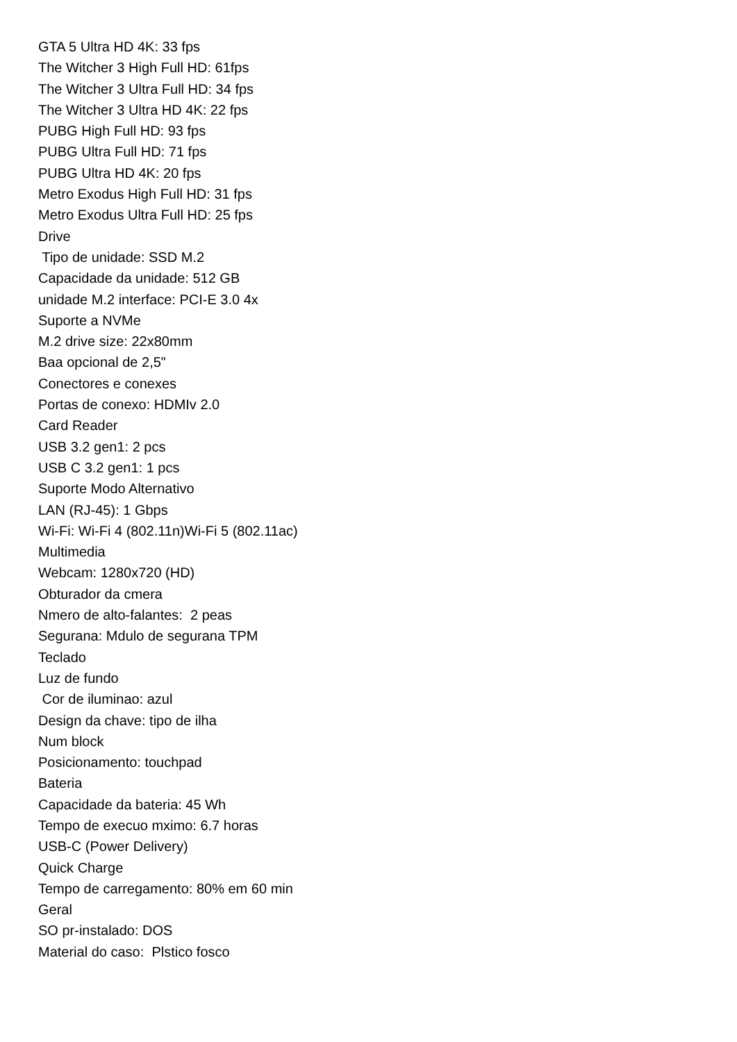GTA 5 Ultra HD 4K: 33 fps
The Witcher 3 High Full HD: 61fps
The Witcher 3 Ultra Full HD: 34 fps
The Witcher 3 Ultra HD 4K: 22 fps
PUBG High Full HD: 93 fps
PUBG Ultra Full HD: 71 fps
PUBG Ultra HD 4K: 20 fps
Metro Exodus High Full HD: 31 fps
Metro Exodus Ultra Full HD: 25 fps
Drive
Tipo de unidade: SSD M.2
Capacidade da unidade: 512 GB
unidade M.2 interface: PCI-E 3.0 4x
Suporte a NVMe
M.2 drive size: 22x80mm
Baa opcional de 2,5"
Conectores e conexes
Portas de conexo: HDMIv 2.0
Card Reader
USB 3.2 gen1: 2 pcs
USB C 3.2 gen1: 1 pcs
Suporte Modo Alternativo
LAN (RJ-45): 1 Gbps
Wi-Fi: Wi-Fi 4 (802.11n)Wi-Fi 5 (802.11ac)
Multimedia
Webcam: 1280x720 (HD)
Obturador da cmera
Nmero de alto-falantes: 2 peas
Segurana: Mdulo de segurana TPM
Teclado
Luz de fundo
Cor de iluminao: azul
Design da chave: tipo de ilha
Num block
Posicionamento: touchpad
Bateria
Capacidade da bateria: 45 Wh
Tempo de execuo mximo: 6.7 horas
USB-C (Power Delivery)
Quick Charge
Tempo de carregamento: 80% em 60 min
Geral
SO pr-instalado: DOS
Material do caso: Plstico fosco